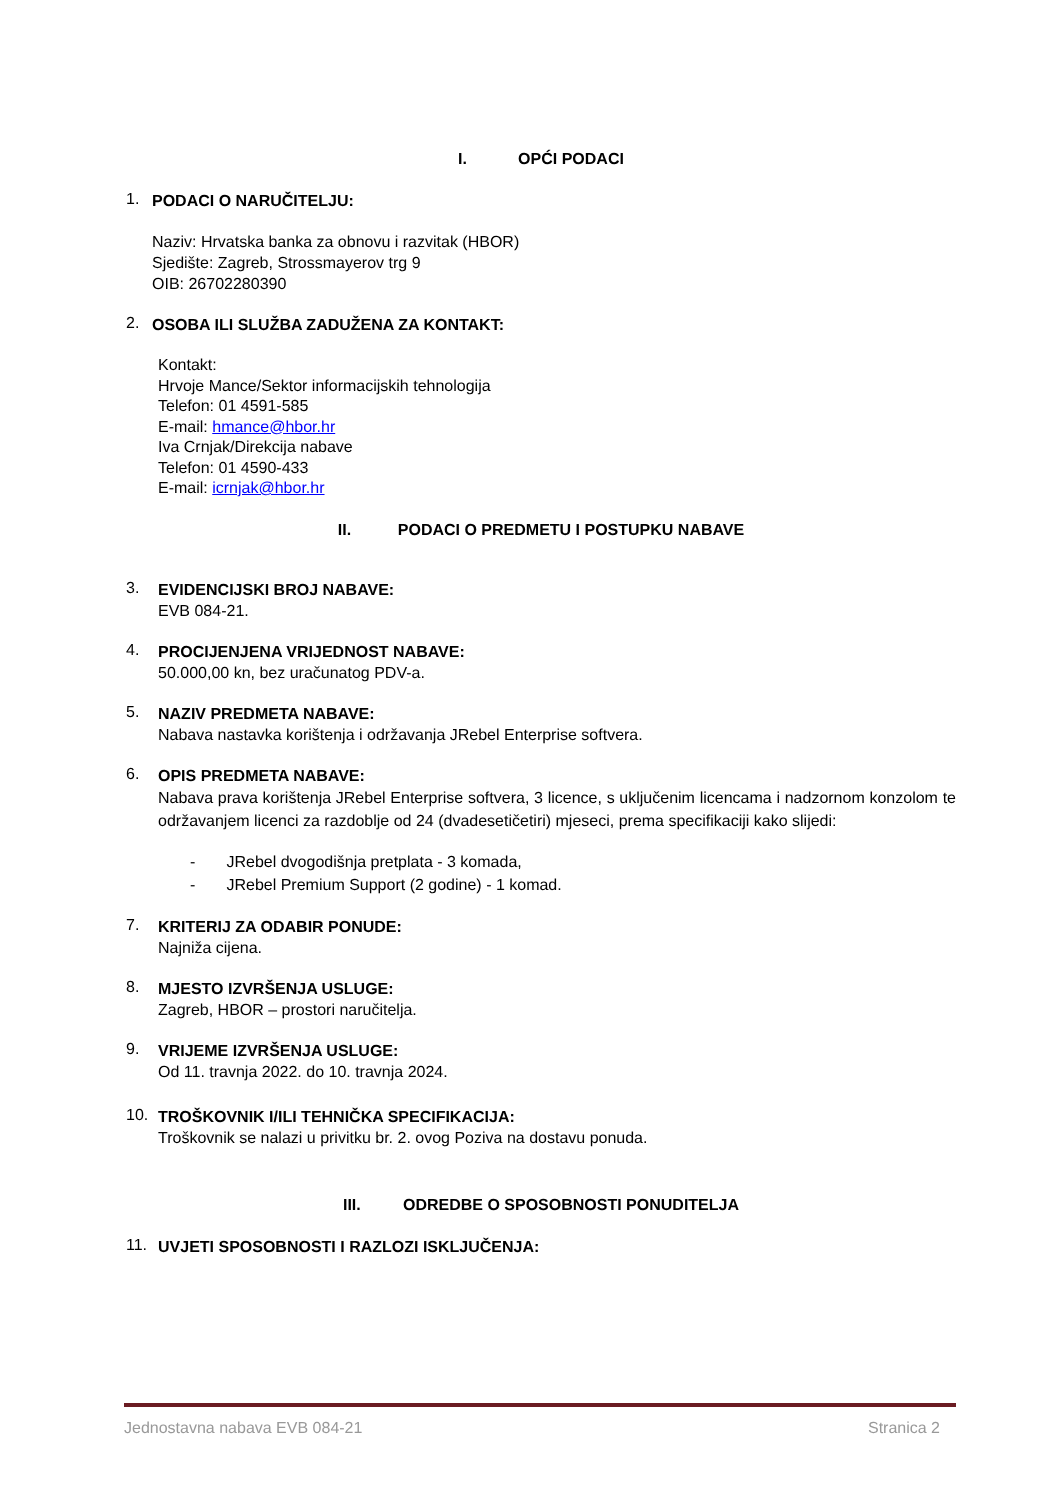I. OPĆI PODACI
1.
PODACI O NARUČITELJU:
Naziv: Hrvatska banka za obnovu i razvitak (HBOR)
Sjedište: Zagreb, Strossmayerov trg 9
OIB: 26702280390
2.
OSOBA ILI SLUŽBA ZADUŽENA ZA KONTAKT:
Kontakt:
Hrvoje Mance/Sektor informacijskih tehnologija
Telefon: 01 4591-585
E-mail: hmance@hbor.hr
Iva Crnjak/Direkcija nabave
Telefon: 01 4590-433
E-mail: icrnjak@hbor.hr
II. PODACI O PREDMETU I POSTUPKU NABAVE
3.
EVIDENCIJSKI BROJ NABAVE:
EVB 084-21.
4.
PROCIJENJENA VRIJEDNOST NABAVE:
50.000,00 kn, bez uračunatog PDV-a.
5.
NAZIV PREDMETA NABAVE:
Nabava nastavka korištenja i održavanja JRebel Enterprise softvera.
6.
OPIS PREDMETA NABAVE:
Nabava prava korištenja JRebel Enterprise softvera, 3 licence, s uključenim licencama i nadzornom konzolom te održavanjem licenci za razdoblje od 24 (dvadesetičetiri) mjeseci, prema specifikaciji kako slijedi:
- JRebel dvogodišnja pretplata - 3 komada,
- JRebel Premium Support (2 godine) - 1 komad.
7.
KRITERIJ ZA ODABIR PONUDE:
Najniža cijena.
8.
MJESTO IZVRŠENJA USLUGE:
Zagreb, HBOR – prostori naručitelja.
9.
VRIJEME IZVRŠENJA USLUGE:
Od 11. travnja 2022. do 10. travnja 2024.
10.
TROŠKOVNIK I/ILI TEHNIČKA SPECIFIKACIJA:
Troškovnik se nalazi u privitku br. 2. ovog Poziva na dostavu ponuda.
III. ODREDBE O SPOSOBNOSTI PONUDITELJA
11.
UVJETI SPOSOBNOSTI I RAZLOZI ISKLJUČENJA:
Jednostavna nabava EVB 084-21 Stranica 2